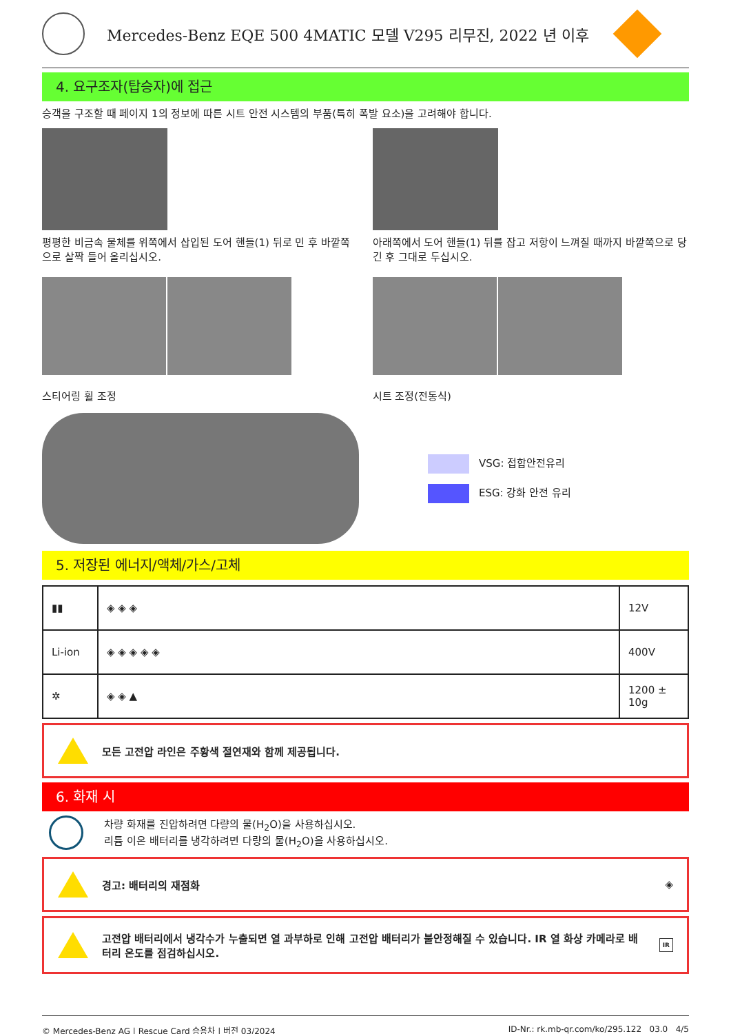Mercedes-Benz EQE 500 4MATIC 모델 V295 리무진, 2022 년 이후
4. 요구조자(탑승자)에 접근
승객을 구조할 때 페이지 1의 정보에 따른 시트 안전 시스템의 부품(특히 폭발 요소)을 고려해야 합니다.
평평한 비금속 물체를 위쪽에서 삽입된 도어 핸들(1) 뒤로 민 후 바깥쪽으로 살짝 들어 올리십시오.
아래쪽에서 도어 핸들(1) 뒤를 잡고 저항이 느껴질 때까지 바깥쪽으로 당긴 후 그대로 두십시오.
스티어링 휠 조정 시트 조정(전동식)
VSG: 접합안전유리
ESG: 강화 안전 유리
5. 저장된 에너지/액체/가스/고체
| ▮▮ | ◈ ◈ ◈ | 12V |
| Li-ion | ◈ ◈ ◈ ◈ ◈ | 400V |
| ✲ | ◈ ◈ ▲ | 1200 ± 10g |
모든 고전압 라인은 주황색 절연재와 함께 제공됩니다.
6. 화재 시
차량 화재를 진압하려면 다량의 물(H<sub>2</sub>O)을 사용하십시오.
리튬 이온 배터리를 냉각하려면 다량의 물(H<sub>2</sub>O)을 사용하십시오.
경고: 배터리의 재점화 ◈
고전압 배터리에서 냉각수가 누출되면 열 과부하로 인해 고전압 배터리가 불안정해질 수 있습니다. IR 열 화상 카메라로 배터리 온도를 점검하십시오.
IR
© Mercedes-Benz AG | Rescue Card 승용차 | 버전 03/2024 ID-Nr.: rk.mb-qr.com/ko/295.122 03.0 4/5